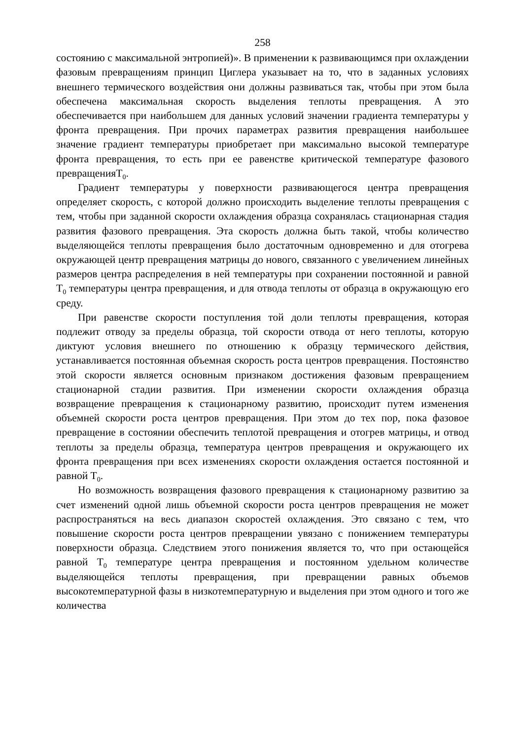258
состоянию с максимальной энтропией)». В применении к развивающимся при охлаждении фазовым превращениям принцип Циглера указывает на то, что в заданных условиях внешнего термического воздействия они должны развиваться так, чтобы при этом была обеспечена максимальная скорость выделения теплоты превращения. А это обеспечивается при наибольшем для данных условий значении градиента температуры у фронта превращения. При прочих параметрах развития превращения наибольшее значение градиент температуры приобретает при максимально высокой температуре фронта превращения, то есть при ее равенстве критической температуре фазового превращенияT<sub>0</sub>.
Градиент температуры у поверхности развивающегося центра превращения определяет скорость, с которой должно происходить выделение теплоты превращения с тем, чтобы при заданной скорости охлаждения образца сохранялась стационарная стадия развития фазового превращения. Эта скорость должна быть такой, чтобы количество выделяющейся теплоты превращения было достаточным одновременно и для отогрева окружающей центр превращения матрицы до нового, связанного с увеличением линейных размеров центра распределения в ней температуры при сохранении постоянной и равной T<sub>0</sub> температуры центра превращения, и для отвода теплоты от образца в окружающую его среду.
При равенстве скорости поступления той доли теплоты превращения, которая подлежит отводу за пределы образца, той скорости отвода от него теплоты, которую диктуют условия внешнего по отношению к образцу термического действия, устанавливается постоянная объемная скорость роста центров превращения. Постоянство этой скорости является основным признаком достижения фазовым превращением стационарной стадии развития. При изменении скорости охлаждения образца возвращение превращения к стационарному развитию, происходит путем изменения объемней скорости роста центров превращения. При этом до тех пор, пока фазовое превращение в состоянии обеспечить теплотой превращения и отогрев матрицы, и отвод теплоты за пределы образца, температура центров превращения и окружающего их фронта превращения при всех изменениях скорости охлаждения остается постоянной и равной T<sub>0</sub>.
Но возможность возвращения фазового превращения к стационарному развитию за счет изменений одной лишь объемной скорости роста центров превращения не может распространяться на весь диапазон скоростей охлаждения. Это связано с тем, что повышение скорости роста центров превращении увязано с понижением температуры поверхности образца. Следствием этого понижения является то, что при остающейся равной T<sub>0</sub> температуре центра превращения и постоянном удельном количестве выделяющейся теплоты превращения, при превращении равных объемов высокотемпературной фазы в низкотемпературную и выделения при этом одного и того же количества